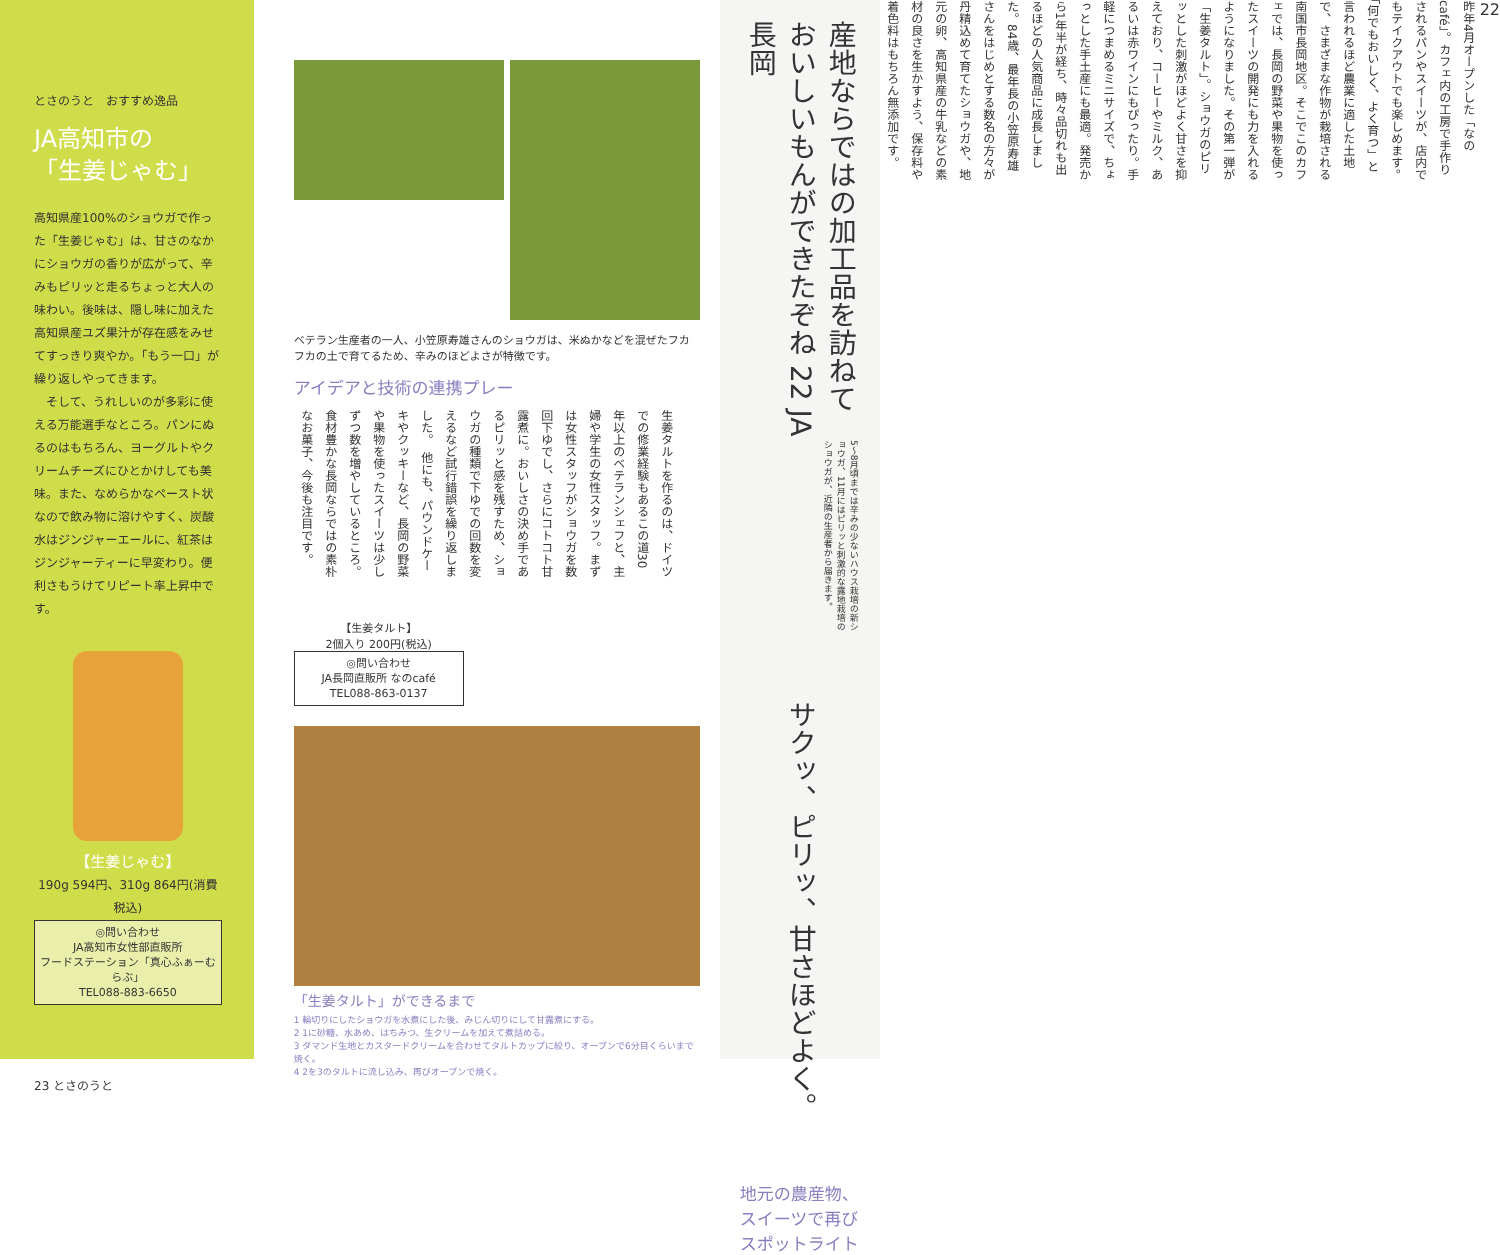とさのうと　おすすめ逸品
JA高知市の
「生姜じゃむ」
高知県産100%のショウガで作った「生姜じゃむ」は、甘さのなかにショウガの香りが広がって、辛みもピリッと走るちょっと大人の味わい。後味は、隠し味に加えた高知県産ユズ果汁が存在感をみせてすっきり爽やか。「もう一口」が繰り返しやってきます。
　そして、うれしいのが多彩に使える万能選手なところ。パンにぬるのはもちろん、ヨーグルトやクリームチーズにひとかけしても美味。また、なめらかなペースト状なので飲み物に溶けやすく、炭酸水はジンジャーエールに、紅茶はジンジャーティーに早変わり。便利さもうけてリピート率上昇中です。
【生姜じゃむ】
190g 594円、310g 864円(消費税込)
◎問い合わせ
JA高知市女性部直販所
フードステーション「真心ふぁーむらぶ」
TEL088-883-6650
23 とさのうと
ベテラン生産者の一人、小笠原寿雄さんのショウガは、米ぬかなどを混ぜたフカフカの土で育てるため、辛みのほどよさが特徴です。
アイデアと技術の連携プレー
生姜タルトを作るのは、ドイツでの修業経験もあるこの道30年以上のベテランシェフと、主婦や学生の女性スタッフ。まずは女性スタッフがショウガを数回下ゆでし、さらにコトコト甘露煮に。おいしさの決め手であるピリッと感を残すため、ショウガの種類で下ゆでの回数を変えるなど試行錯誤を繰り返しました。　他にも、パウンドケーキやクッキーなど、長岡の野菜や果物を使ったスイーツは少しずつ数を増やしているところ。食材豊かな長岡ならではの素朴なお菓子、今後も注目です。
【生姜タルト】
2個入り 200円(税込)
◎問い合わせ
JA長岡直販所 なのcafé
TEL088-863-0137
「生姜タルト」ができるまで
1 輪切りにしたショウガを水煮にした後、みじん切りにして甘露煮にする。
2 1に砂糖、水あめ、はちみつ、生クリームを加えて煮詰める。
3 ダマンド生地とカスタードクリームを合わせてタルトカップに絞り、オーブンで6分目くらいまで焼く。
4 2を3のタルトに流し込み、再びオーブンで焼く。
産地ならではの加工品を訪ねて　おいしいもんができたぞね 22 JA長岡
5～8月頃までは辛みの少ないハウス栽培の新ショウガ、11月にはピリッと刺激的な露地栽培のショウガが、近隣の生産者から届きます。
サクッ、ピリッ、甘さほどよく。
地元の農産物、スイーツで再びスポットライト
昨年4月オープンした「なのcafé」。カフェ内の工房で手作りされるパンやスイーツが、店内でもテイクアウトでも楽しめます。「何でもおいしく、よく育つ」と言われるほど農業に適した土地で、さまざまな作物が栽培される南国市長岡地区。そこでこのカフェでは、長岡の野菜や果物を使ったスイーツの開発にも力を入れるようになりました。その第一弾が「生姜タルト」。ショウガのピリッとした刺激がほどよく甘さを抑えており、コーヒーやミルク、あるいは赤ワインにもぴったり。手軽につまめるミニサイズで、ちょっとした手土産にも最適。発売から1年半が経ち、時々品切れも出るほどの人気商品に成長しました。84歳、最年長の小笠原寿雄さんをはじめとする数名の方々が丹精込めて育てたショウガや、地元の卵、高知県産の牛乳などの素材の良さを生かすよう、保存料や着色料はもちろん無添加です。
22